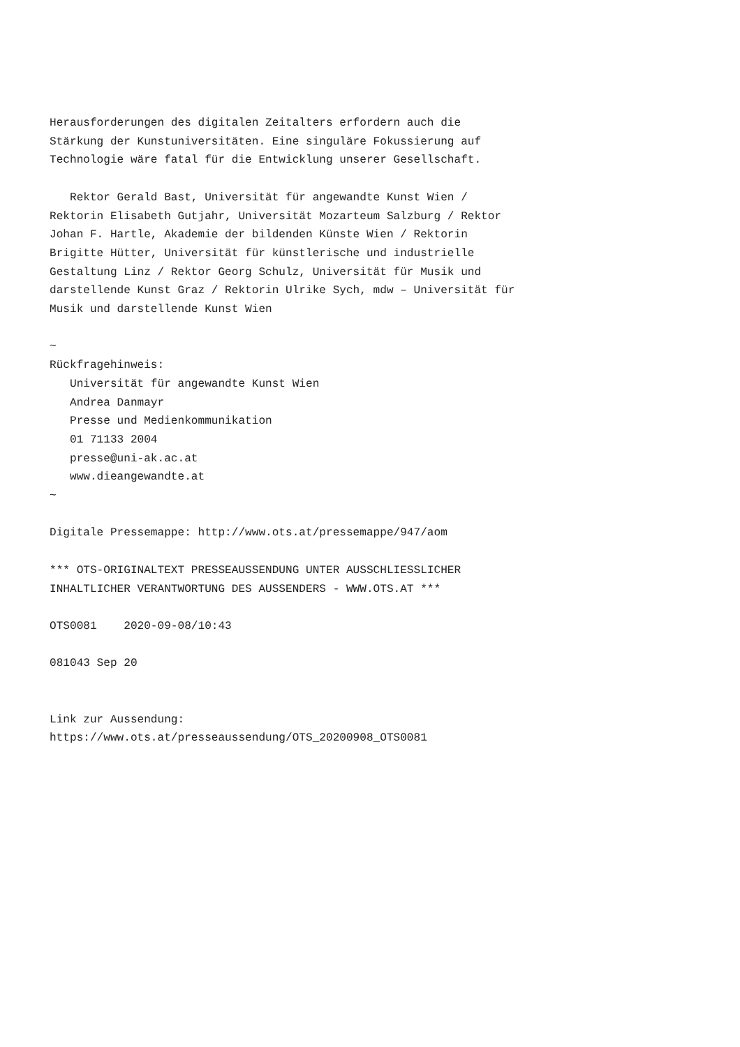Herausforderungen des digitalen Zeitalters erfordern auch die
Stärkung der Kunstuniversitäten. Eine singuläre Fokussierung auf
Technologie wäre fatal für die Entwicklung unserer Gesellschaft.

   Rektor Gerald Bast, Universität für angewandte Kunst Wien /
Rektorin Elisabeth Gutjahr, Universität Mozarteum Salzburg / Rektor
Johan F. Hartle, Akademie der bildenden Künste Wien / Rektorin
Brigitte Hütter, Universität für künstlerische und industrielle
Gestaltung Linz / Rektor Georg Schulz, Universität für Musik und
darstellende Kunst Graz / Rektorin Ulrike Sych, mdw – Universität für
Musik und darstellende Kunst Wien

~
Rückfragehinweis:
   Universität für angewandte Kunst Wien
   Andrea Danmayr
   Presse und Medienkommunikation
   01 71133 2004
   presse@uni-ak.ac.at
   www.dieangewandte.at
~

Digitale Pressemappe: http://www.ots.at/pressemappe/947/aom

*** OTS-ORIGINALTEXT PRESSEAUSSENDUNG UNTER AUSSCHLIESSLICHER
INHALTLICHER VERANTWORTUNG DES AUSSENDERS - WWW.OTS.AT ***

OTS0081    2020-09-08/10:43

081043 Sep 20


Link zur Aussendung:
https://www.ots.at/presseaussendung/OTS_20200908_OTS0081